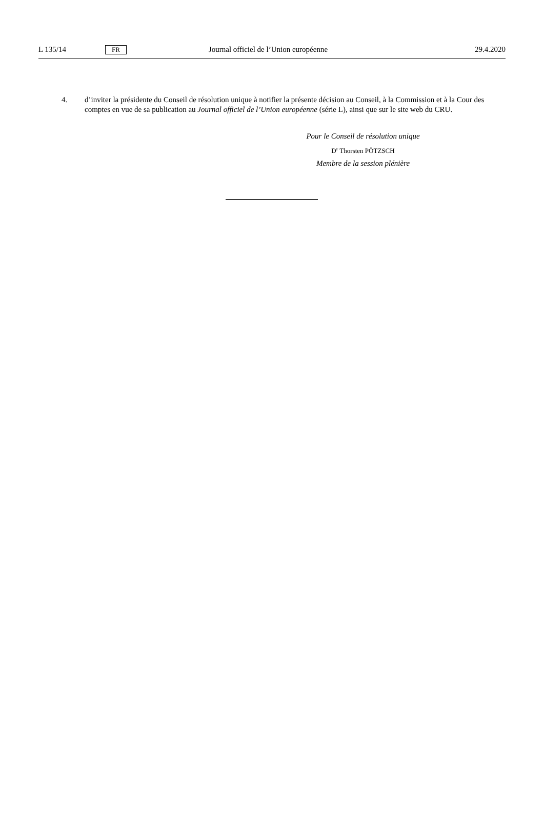L 135/14 FR Journal officiel de l’Union européenne 29.4.2020
4. d’inviter la présidente du Conseil de résolution unique à notifier la présente décision au Conseil, à la Commission et à la Cour des comptes en vue de sa publication au Journal officiel de l’Union européenne (série L), ainsi que sur le site web du CRU.
Pour le Conseil de résolution unique
D<sup>r</sup> Thorsten PÖTZSCH
Membre de la session plénière